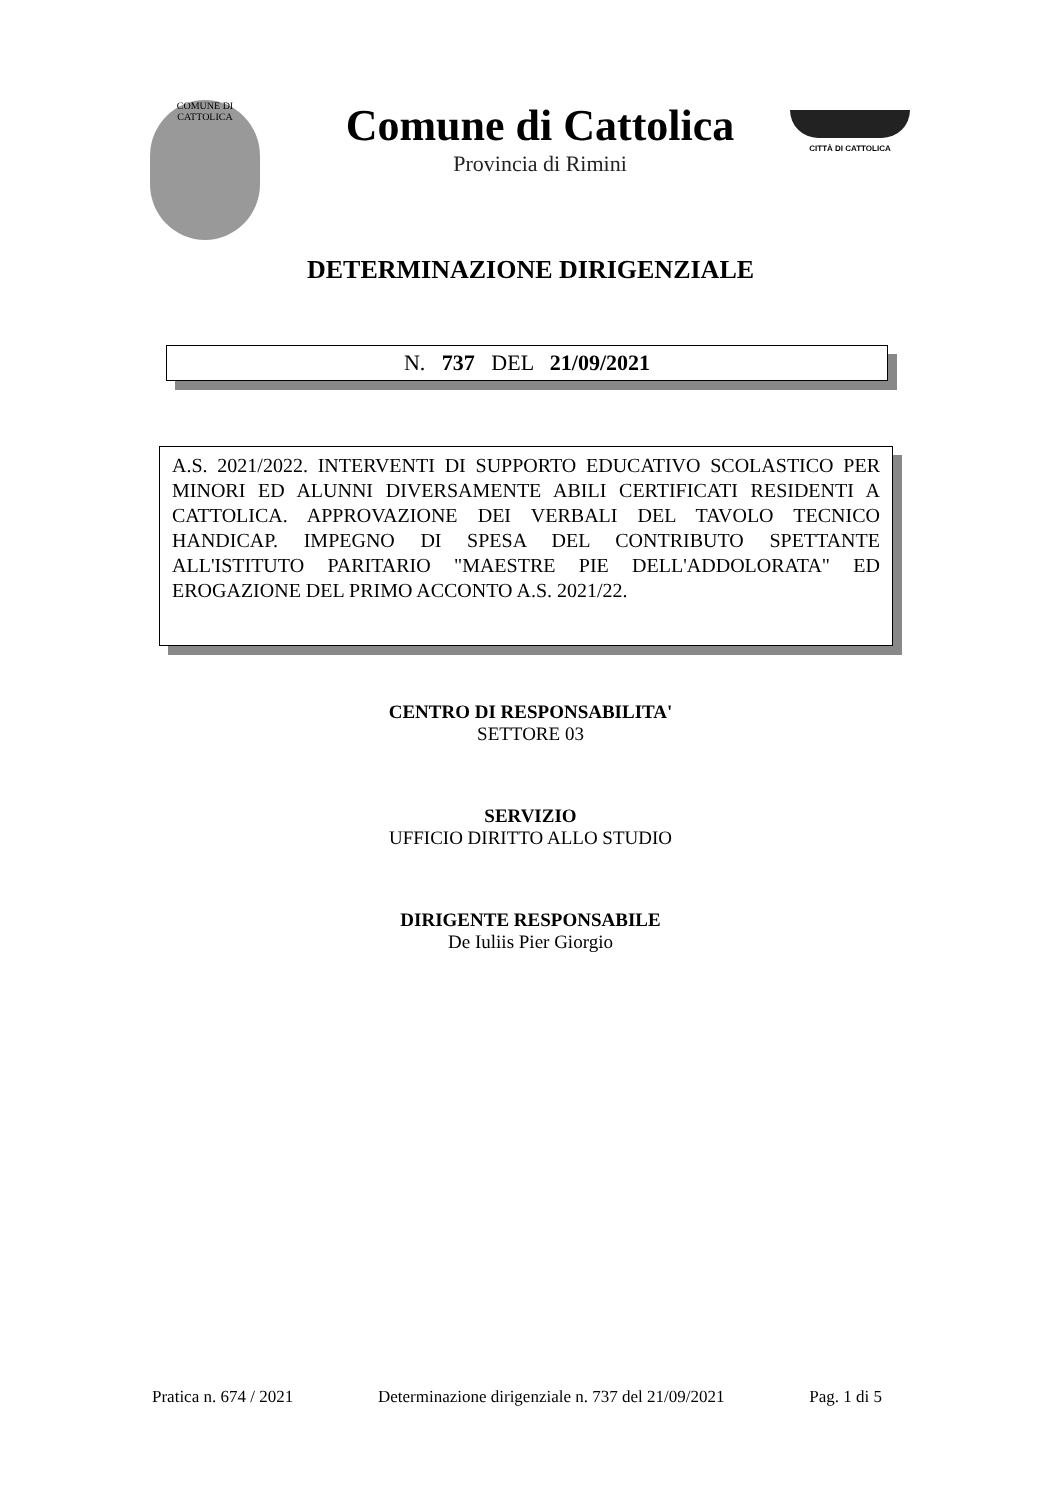COMUNE DI CATTOLICA
Comune di Cattolica
Provincia di Rimini
CITTÀ DI CATTOLICA
DETERMINAZIONE DIRIGENZIALE
N. 737 DEL 21/09/2021
A.S. 2021/2022. INTERVENTI DI SUPPORTO EDUCATIVO SCOLASTICO PER MINORI ED ALUNNI DIVERSAMENTE ABILI CERTIFICATI RESIDENTI A CATTOLICA. APPROVAZIONE DEI VERBALI DEL TAVOLO TECNICO HANDICAP. IMPEGNO DI SPESA DEL CONTRIBUTO SPETTANTE ALL'ISTITUTO PARITARIO "MAESTRE PIE DELL'ADDOLORATA" ED EROGAZIONE DEL PRIMO ACCONTO A.S. 2021/22.
CENTRO DI RESPONSABILITA'
SETTORE 03
SERVIZIO
UFFICIO DIRITTO ALLO STUDIO
DIRIGENTE RESPONSABILE
De Iuliis Pier Giorgio
Pratica n. 674 / 2021 Determinazione dirigenziale n. 737 del 21/09/2021 Pag. 1 di 5